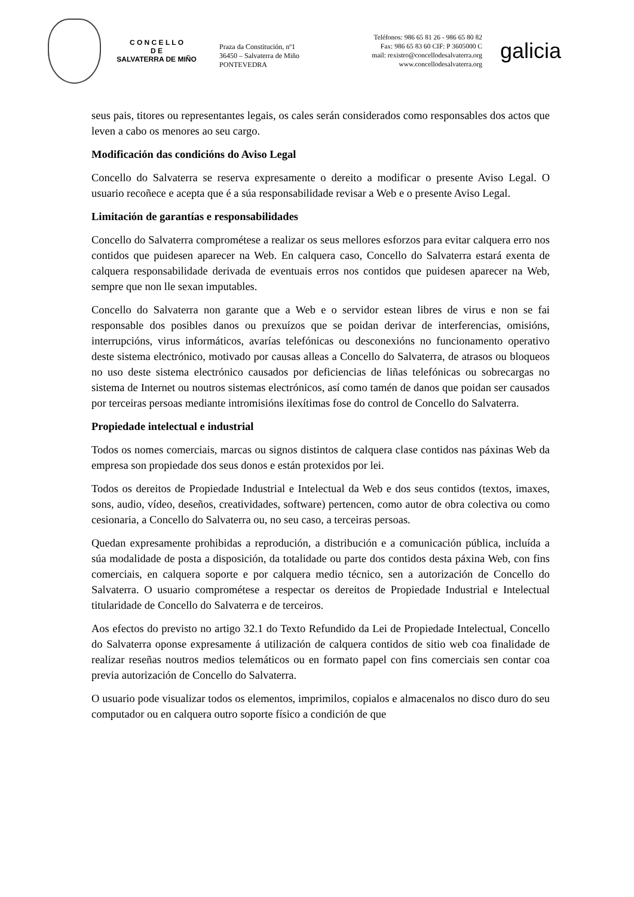C O N C E L L O
D E
SALVATERRA DE MIÑO
Praza da Constitución, nº1
36450 – Salvaterra de Miño
PONTEVEDRA
Teléfonos: 986 65 81 26 - 986 65 80 82
Fax: 986 65 83 60 CIF: P 3605000 C
mail: rexistro@concellodesalvaterra.org
www.concellodesalvaterra.org
galicia
seus pais, titores ou representantes legais, os cales serán considerados como responsables dos actos que leven a cabo os menores ao seu cargo.
Modificación das condicións do Aviso Legal
Concello do Salvaterra se reserva expresamente o dereito a modificar o presente Aviso Legal. O usuario recoñece e acepta que é a súa responsabilidade revisar a Web e o presente Aviso Legal.
Limitación de garantías e responsabilidades
Concello do Salvaterra comprométese a realizar os seus mellores esforzos para evitar calquera erro nos contidos que puidesen aparecer na Web. En calquera caso, Concello do Salvaterra estará exenta de calquera responsabilidade derivada de eventuais erros nos contidos que puidesen aparecer na Web, sempre que non lle sexan imputables.
Concello do Salvaterra non garante que a Web e o servidor estean libres de virus e non se fai responsable dos posibles danos ou prexuízos que se poidan derivar de interferencias, omisións, interrupcións, virus informáticos, avarías telefónicas ou desconexións no funcionamento operativo deste sistema electrónico, motivado por causas alleas a Concello do Salvaterra, de atrasos ou bloqueos no uso deste sistema electrónico causados por deficiencias de liñas telefónicas ou sobrecargas no sistema de Internet ou noutros sistemas electrónicos, así como tamén de danos que poidan ser causados por terceiras persoas mediante intromisións ilexítimas fose do control de Concello do Salvaterra.
Propiedade intelectual e industrial
Todos os nomes comerciais, marcas ou signos distintos de calquera clase contidos nas páxinas Web da empresa son propiedade dos seus donos e están protexidos por lei.
Todos os dereitos de Propiedade Industrial e Intelectual da Web e dos seus contidos (textos, imaxes, sons, audio, vídeo, deseños, creatividades, software) pertencen, como autor de obra colectiva ou como cesionaria, a Concello do Salvaterra ou, no seu caso, a terceiras persoas.
Quedan expresamente prohibidas a reprodución, a distribución e a comunicación pública, incluída a súa modalidade de posta a disposición, da totalidade ou parte dos contidos desta páxina Web, con fins comerciais, en calquera soporte e por calquera medio técnico, sen a autorización de Concello do Salvaterra. O usuario comprométese a respectar os dereitos de Propiedade Industrial e Intelectual titularidade de Concello do Salvaterra e de terceiros.
Aos efectos do previsto no artigo 32.1 do Texto Refundido da Lei de Propiedade Intelectual, Concello do Salvaterra oponse expresamente á utilización de calquera contidos de sitio web coa finalidade de realizar reseñas noutros medios telemáticos ou en formato papel con fins comerciais sen contar coa previa autorización de Concello do Salvaterra.
O usuario pode visualizar todos os elementos, imprimilos, copialos e almacenalos no disco duro do seu computador ou en calquera outro soporte físico a condición de que